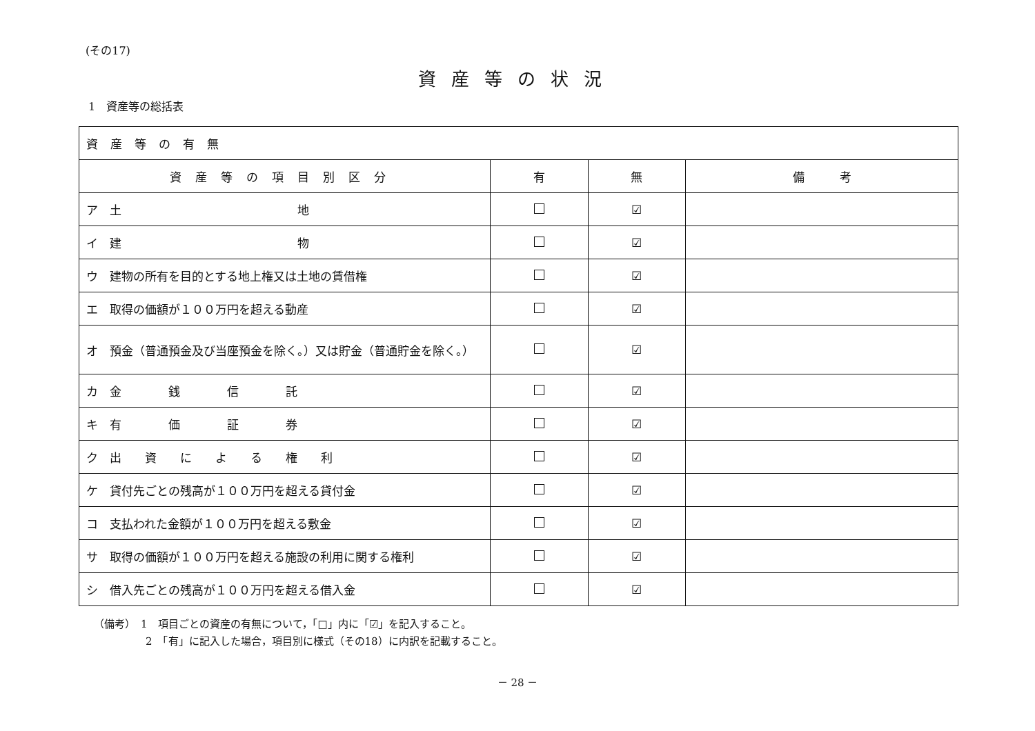(その17)
資産等の状況
1　資産等の総括表
| 資産等の有無 | | | |
| 資産等の項目別区分 | 有 | 無 | 備 考 |
| ア 土 地 | | ☑ | |
| イ 建 物 | | ☑ | |
| ウ 建物の所有を目的とする地上権又は土地の賃借権 | | ☑ | |
| エ 取得の価額が１００万円を超える動産 | | ☑ | |
| オ 預金（普通預金及び当座預金を除く。）又は貯金（普通貯金を除く。） | | ☑ | |
| カ 金 銭 信 託 | | ☑ | |
| キ 有 価 証 券 | | ☑ | |
| ク 出 資 に よ る 権 利 | | ☑ | |
| ケ 貸付先ごとの残高が１００万円を超える貸付金 | | ☑ | |
| コ 支払われた金額が１００万円を超える敷金 | | ☑ | |
| サ 取得の価額が１００万円を超える施設の利用に関する権利 | | ☑ | |
| シ 借入先ごとの残高が１００万円を超える借入金 | | ☑ | |
（備考）　1　項目ごとの資産の有無について，「□」内に「☑」を記入すること。
　　　　　2　「有」に記入した場合，項目別に様式（その18）に内訳を記載すること。
－ 28 －